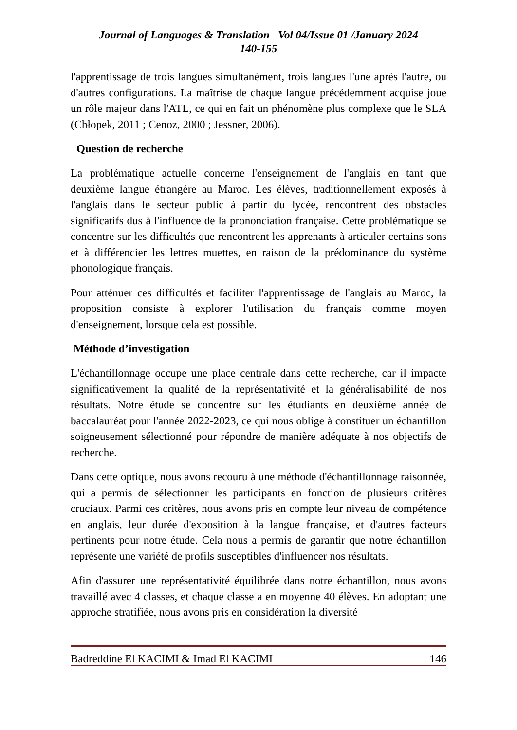Journal of Languages & Translation Vol 04/Issue 01 /January 2024
140-155
l'apprentissage de trois langues simultanément, trois langues l'une après l'autre, ou d'autres configurations. La maîtrise de chaque langue précédemment acquise joue un rôle majeur dans l'ATL, ce qui en fait un phénomène plus complexe que le SLA (Chłopek, 2011 ; Cenoz, 2000 ; Jessner, 2006).
Question de recherche
La problématique actuelle concerne l'enseignement de l'anglais en tant que deuxième langue étrangère au Maroc. Les élèves, traditionnellement exposés à l'anglais dans le secteur public à partir du lycée, rencontrent des obstacles significatifs dus à l'influence de la prononciation française. Cette problématique se concentre sur les difficultés que rencontrent les apprenants à articuler certains sons et à différencier les lettres muettes, en raison de la prédominance du système phonologique français.
Pour atténuer ces difficultés et faciliter l'apprentissage de l'anglais au Maroc, la proposition consiste à explorer l'utilisation du français comme moyen d'enseignement, lorsque cela est possible.
Méthode d’investigation
L'échantillonnage occupe une place centrale dans cette recherche, car il impacte significativement la qualité de la représentativité et la généralisabilité de nos résultats. Notre étude se concentre sur les étudiants en deuxième année de baccalauréat pour l'année 2022-2023, ce qui nous oblige à constituer un échantillon soigneusement sélectionné pour répondre de manière adéquate à nos objectifs de recherche.
Dans cette optique, nous avons recouru à une méthode d'échantillonnage raisonnée, qui a permis de sélectionner les participants en fonction de plusieurs critères cruciaux. Parmi ces critères, nous avons pris en compte leur niveau de compétence en anglais, leur durée d'exposition à la langue française, et d'autres facteurs pertinents pour notre étude. Cela nous a permis de garantir que notre échantillon représente une variété de profils susceptibles d'influencer nos résultats.
Afin d'assurer une représentativité équilibrée dans notre échantillon, nous avons travaillé avec 4 classes, et chaque classe a en moyenne 40 élèves. En adoptant une approche stratifiée, nous avons pris en considération la diversité
Badreddine El KACIMI & Imad El KACIMI 146